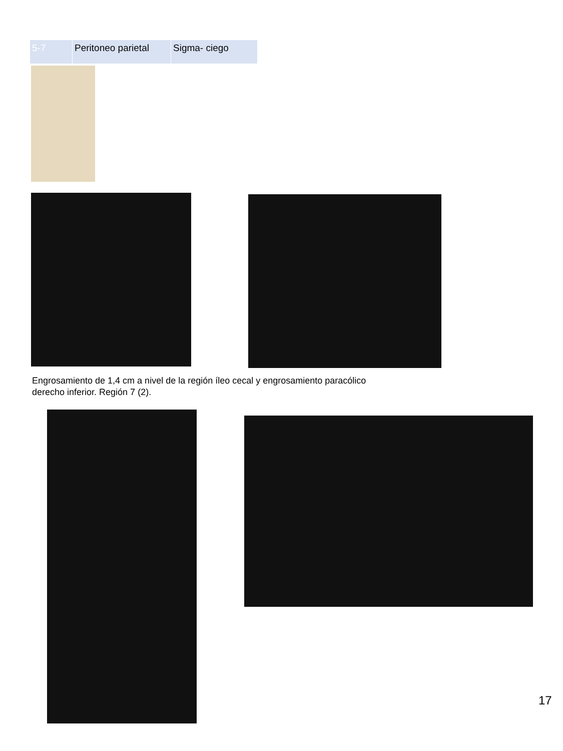| 5-7 | Peritoneo parietal | Sigma- ciego |
Engrosamiento de 1,4 cm a nivel de la región íleo cecal y engrosamiento paracólico derecho inferior. Región 7 (2).
17